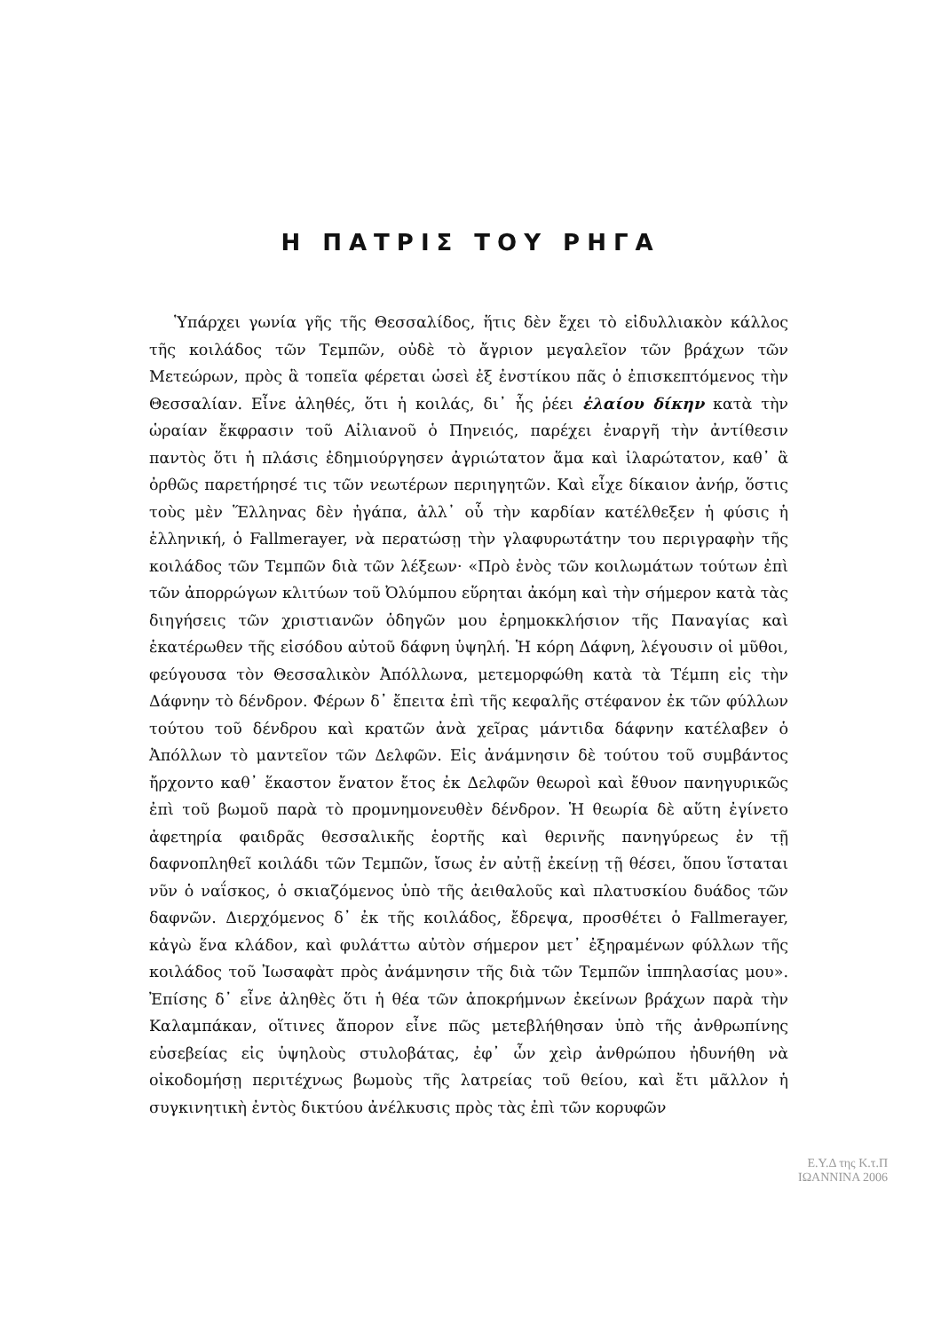Η ΠΑΤΡΙΣ ΤΟΥ ΡΗΓΑ
Ὑπάρχει γωνία γῆς τῆς Θεσσαλίδος, ἥτις δὲν ἔχει τὸ εἰδυλλιακὸν κάλλος τῆς κοιλάδος τῶν Τεμπῶν, οὐδὲ τὸ ἄγριον μεγαλεῖον τῶν βράχων τῶν Μετεώρων, πρὸς ἃ τοπεῖα φέρεται ὡσεὶ ἐξ ἐνστίκου πᾶς ὁ ἐπισκεπτόμενος τὴν Θεσσαλίαν. Εἶνε ἀληθές, ὅτι ἡ κοιλάς, δι᾽ ἧς ῥέει ἐλαίου δίκην κατὰ τὴν ὡραίαν ἔκφρασιν τοῦ Αἰλιανοῦ ὁ Πηνειός, παρέχει ἐναργῆ τὴν ἀντίθεσιν παντὸς ὅτι ἡ πλάσις ἐδημιούργησεν ἀγριώτατον ἅμα καὶ ἱλαρώτατον, καθ᾽ ἃ ὀρθῶς παρετήρησέ τις τῶν νεωτέρων περιηγητῶν. Καὶ εἶχε δίκαιον ἀνήρ, ὅστις τοὺς μὲν Ἕλληνας δὲν ἠγάπα, ἀλλ᾽ οὗ τὴν καρδίαν κατέλθεξεν ἡ φύσις ἡ ἑλληνική, ὁ Fallmerayer, νὰ περατώσῃ τὴν γλαφυρωτάτην του περιγραφὴν τῆς κοιλάδος τῶν Τεμπῶν διὰ τῶν λέξεων· «Πρὸ ἑνὸς τῶν κοιλωμάτων τούτων ἐπὶ τῶν ἀπορρώγων κλιτύων τοῦ Ὀλύμπου εὕρηται ἀκόμη καὶ τὴν σήμερον κατὰ τὰς διηγήσεις τῶν χριστιανῶν ὁδηγῶν μου ἐρημοκκλήσιον τῆς Παναγίας καὶ ἑκατέρωθεν τῆς εἰσόδου αὐτοῦ δάφνη ὑψηλή. Ἡ κόρη Δάφνη, λέγουσιν οἱ μῦθοι, φεύγουσα τὸν Θεσσαλικὸν Ἀπόλλωνα, μετεμορφώθη κατὰ τὰ Τέμπη εἰς τὴν Δάφνην τὸ δένδρον. Φέρων δ᾽ ἔπειτα ἐπὶ τῆς κεφαλῆς στέφανον ἐκ τῶν φύλλων τούτου τοῦ δένδρου καὶ κρατῶν ἀνὰ χεῖρας μάντιδα δάφνην κατέλαβεν ὁ Ἀπόλλων τὸ μαντεῖον τῶν Δελφῶν. Εἰς ἀνάμνησιν δὲ τούτου τοῦ συμβάντος ἤρχοντο καθ᾽ ἕκαστον ἔνατον ἔτος ἐκ Δελφῶν θεωροὶ καὶ ἔθυον πανηγυρικῶς ἐπὶ τοῦ βωμοῦ παρὰ τὸ προμνημονευθὲν δένδρον. Ἡ θεωρία δὲ αὕτη ἐγίνετο ἀφετηρία φαιδρᾶς θεσσαλικῆς ἑορτῆς καὶ θερινῆς πανηγύρεως ἐν τῇ δαφνοπληθεῖ κοιλάδι τῶν Τεμπῶν, ἴσως ἐν αὐτῇ ἐκείνῃ τῇ θέσει, ὅπου ἵσταται νῦν ὁ ναΐσκος, ὁ σκιαζόμενος ὑπὸ τῆς ἀειθαλοῦς καὶ πλατυσκίου δυάδος τῶν δαφνῶν. Διερχόμενος δ᾽ ἐκ τῆς κοιλάδος, ἔδρεψα, προσθέτει ὁ Fallmerayer, κἀγὼ ἕνα κλάδον, καὶ φυλάττω αὐτὸν σήμερον μετ᾽ ἐξηραμένων φύλλων τῆς κοιλάδος τοῦ Ἰωσαφὰτ πρὸς ἀνάμνησιν τῆς διὰ τῶν Τεμπῶν ἱππηλασίας μου». Ἐπίσης δ᾽ εἶνε ἀληθὲς ὅτι ἡ θέα τῶν ἀποκρήμνων ἐκείνων βράχων παρὰ τὴν Καλαμπάκαν, οἵτινες ἄπορον εἶνε πῶς μετεβλήθησαν ὑπὸ τῆς ἀνθρωπίνης εὐσεβείας εἰς ὑψηλοὺς στυλοβάτας, ἐφ᾽ ὧν χεὶρ ἀνθρώπου ἠδυνήθη νὰ οἰκοδομήσῃ περιτέχνως βωμοὺς τῆς λατρείας τοῦ θείου, καὶ ἔτι μᾶλλον ἡ συγκινητικὴ ἐντὸς δικτύου ἀνέλκυσις πρὸς τὰς ἐπὶ τῶν κορυφῶν
Ε.Υ.Δ της Κ.τ.Π
ΙΩΑΝΝΙΝΑ 2006